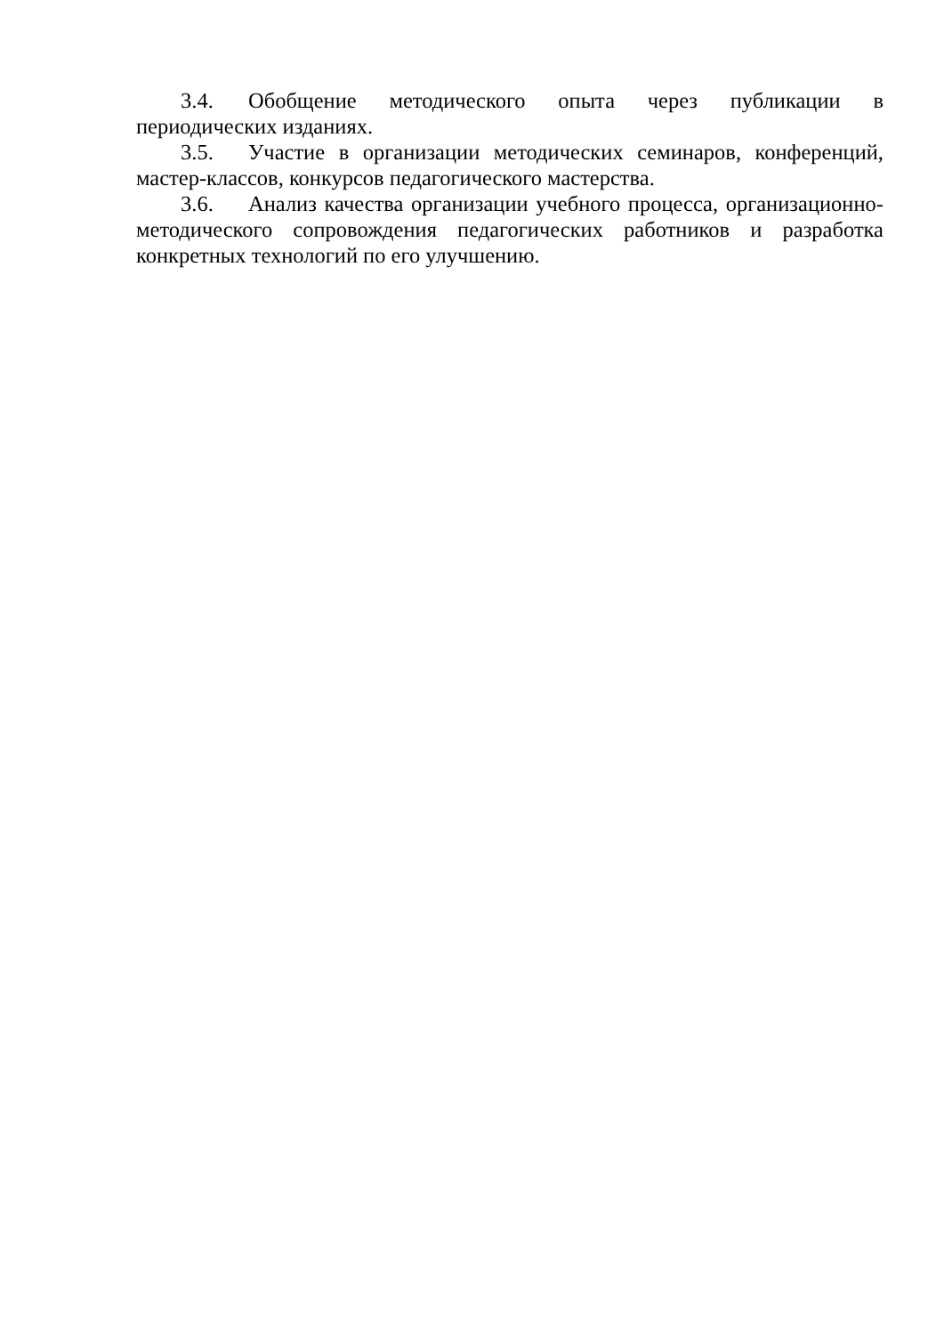3.4. Обобщение методического опыта через публикации в периодических изданиях.
3.5. Участие в организации методических семинаров, конференций, мастер-классов, конкурсов педагогического мастерства.
3.6. Анализ качества организации учебного процесса, организационно-методического сопровождения педагогических работников и разработка конкретных технологий по его улучшению.